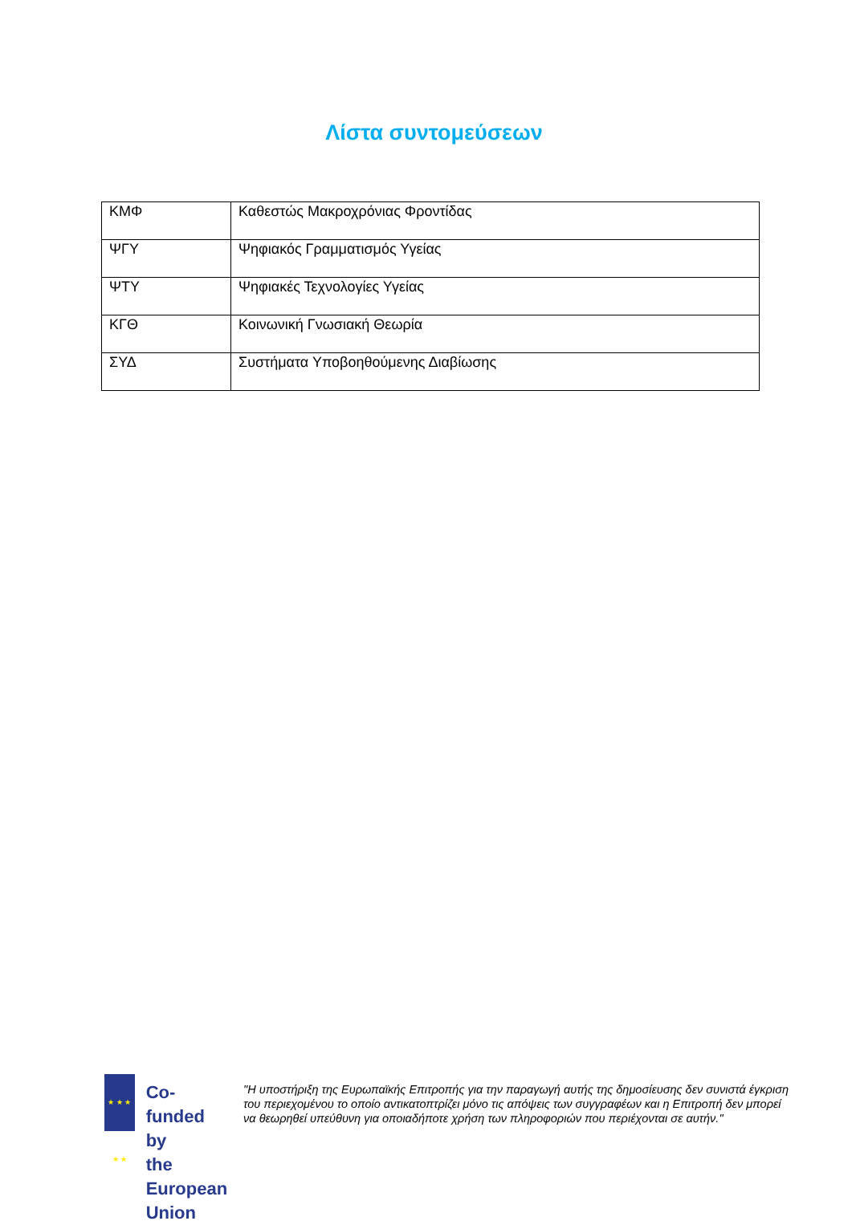Λίστα συντομεύσεων
| ΚΜΦ | Καθεστώς Μακροχρόνιας Φροντίδας |
| ΨΓΥ | Ψηφιακός Γραμματισμός Υγείας |
| ΨΤΥ | Ψηφιακές Τεχνολογίες Υγείας |
| ΚΓΘ | Κοινωνική Γνωσιακή Θεωρία |
| ΣΥΔ | Συστήματα Υποβοηθούμενης Διαβίωσης |
★ ★ ★ ★ ★
Co-funded by
the European Union
"Η υποστήριξη της Ευρωπαϊκής Επιτροπής για την παραγωγή αυτής της δημοσίευσης δεν συνιστά έγκριση του περιεχομένου το οποίο αντικατοπτρίζει μόνο τις απόψεις των συγγραφέων και η Επιτροπή δεν μπορεί να θεωρηθεί υπεύθυνη για οποιαδήποτε χρήση των πληροφοριών που περιέχονται σε αυτήν."